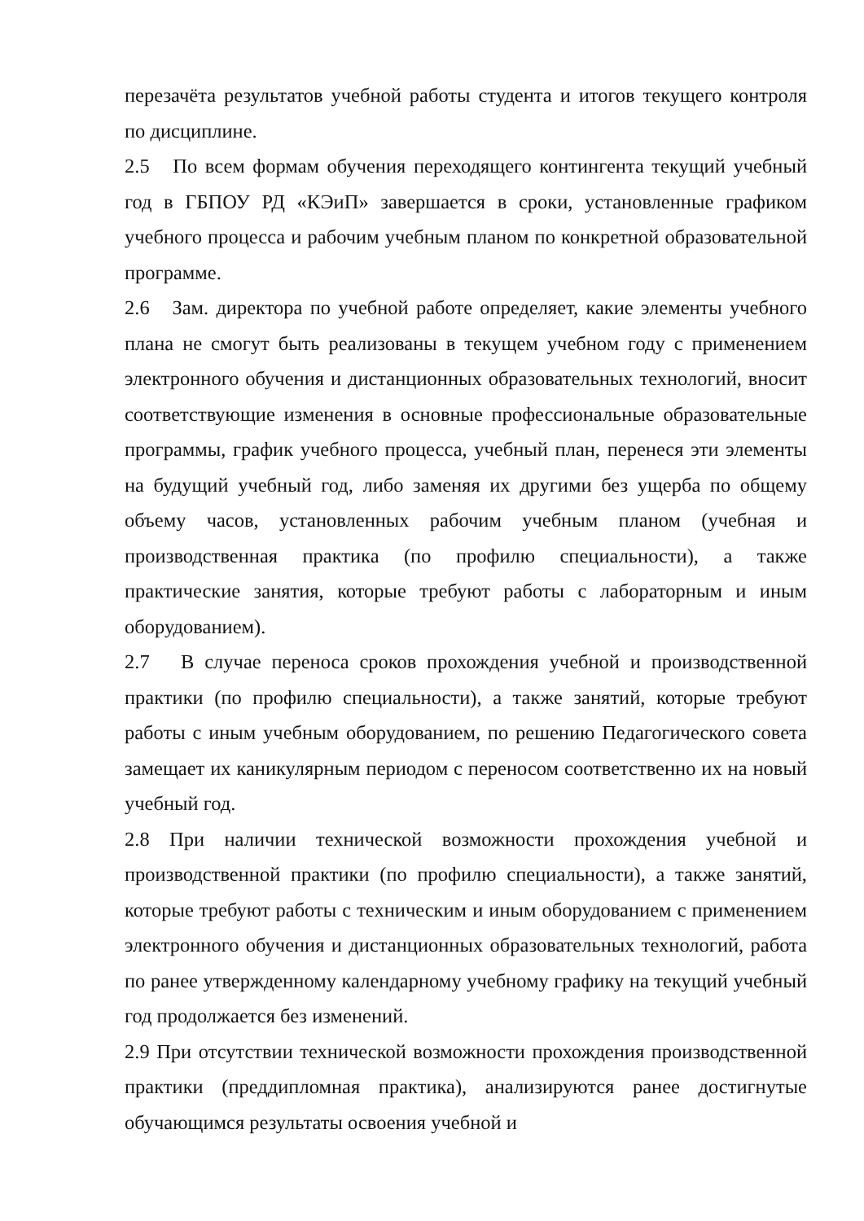перезачёта результатов учебной работы студента и итогов текущего контроля по дисциплине.
2.5 По всем формам обучения переходящего контингента текущий учебный год в ГБПОУ РД «КЭиП» завершается в сроки, установленные графиком учебного процесса и рабочим учебным планом по конкретной образовательной программе.
2.6 Зам. директора по учебной работе определяет, какие элементы учебного плана не смогут быть реализованы в текущем учебном году с применением электронного обучения и дистанционных образовательных технологий, вносит соответствующие изменения в основные профессиональные образовательные программы, график учебного процесса, учебный план, перенеся эти элементы на будущий учебный год, либо заменяя их другими без ущерба по общему объему часов, установленных рабочим учебным планом (учебная и производственная практика (по профилю специальности), а также практические занятия, которые требуют работы с лабораторным и иным оборудованием).
2.7 В случае переноса сроков прохождения учебной и производственной практики (по профилю специальности), а также занятий, которые требуют работы с иным учебным оборудованием, по решению Педагогического совета замещает их каникулярным периодом с переносом соответственно их на новый учебный год.
2.8 При наличии технической возможности прохождения учебной и производственной практики (по профилю специальности), а также занятий, которые требуют работы с техническим и иным оборудованием с применением электронного обучения и дистанционных образовательных технологий, работа по ранее утвержденному календарному учебному графику на текущий учебный год продолжается без изменений.
2.9 При отсутствии технической возможности прохождения производственной практики (преддипломная практика), анализируются ранее достигнутые обучающимся результаты освоения учебной и